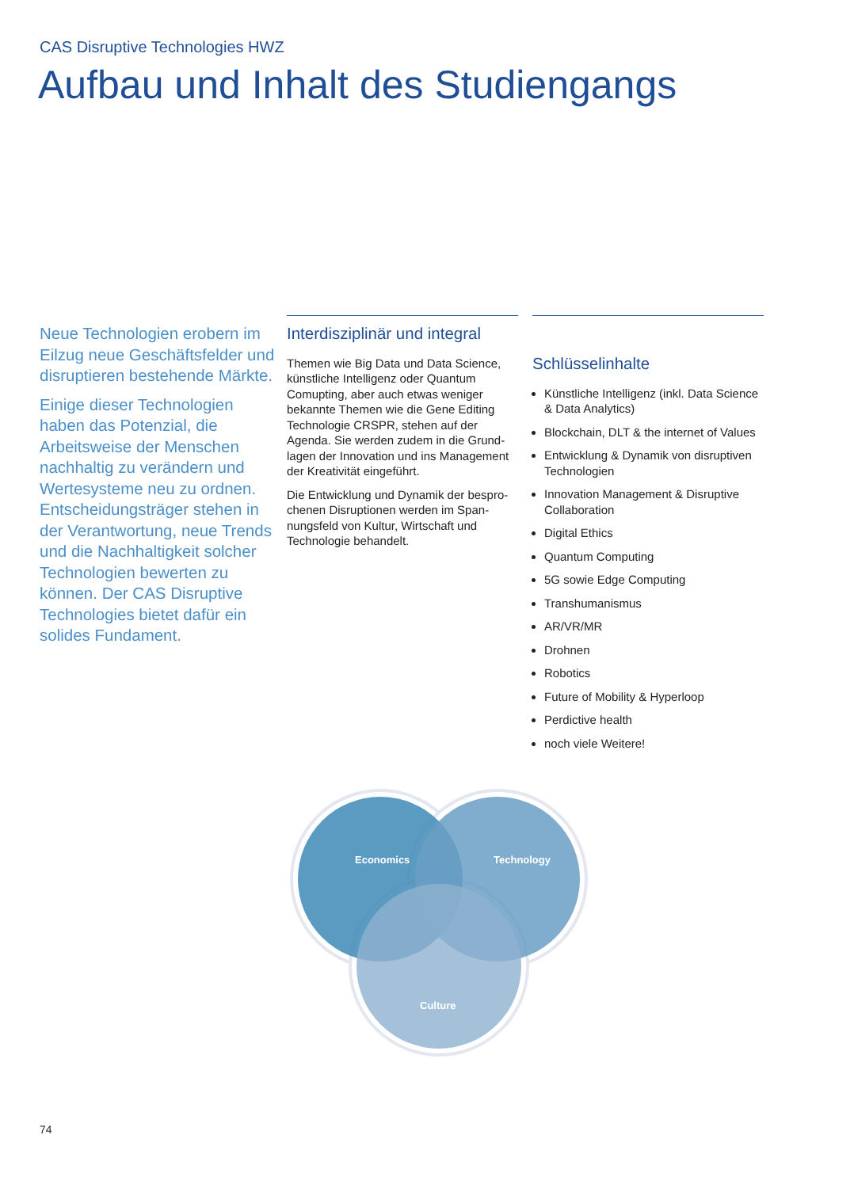CAS Disruptive Technologies HWZ
Aufbau und Inhalt des Studiengangs
Neue Technologien erobern im Eilzug neue Geschäftsfelder und disruptieren bestehende Märkte.
Einige dieser Technologien haben das Potenzial, die Arbeitsweise der Menschen nachhaltig zu verändern und Wertesysteme neu zu ordnen. Entscheidungsträger stehen in der Verantwortung, neue Trends und die Nach­haltigkeit solcher Technologi­en bewerten zu können. Der CAS Disruptive Technologies bietet dafür ein solides Fundament.
Interdisziplinär und integral
Themen wie Big Data und Data Science, künstliche Intelligenz oder Quantum Comupting, aber auch etwas weniger bekannte Themen wie die Gene Editing Technologie CRSPR, stehen auf der Agenda. Sie werden zudem in die Grund­lagen der Innovation und ins Manage­ment der Kreativität eingeführt.
Die Entwicklung und Dynamik der bespro­chenen Disruptionen werden im Span­nungsfeld von Kultur, Wirtschaft und Technologie behandelt.
Schlüsselinhalte
Künstliche Intelligenz (inkl. Data Science & Data Analytics)
Blockchain, DLT & the internet of Values
Entwicklung & Dynamik von disruptiven Technologien
Innovation Management & Disruptive Collaboration
Digital Ethics
Quantum Computing
5G sowie Edge Computing
Transhumanismus
AR/VR/MR
Drohnen
Robotics
Future of Mobility & Hyperloop
Perdictive health
noch viele Weitere!
Economics
Technology
Culture
74